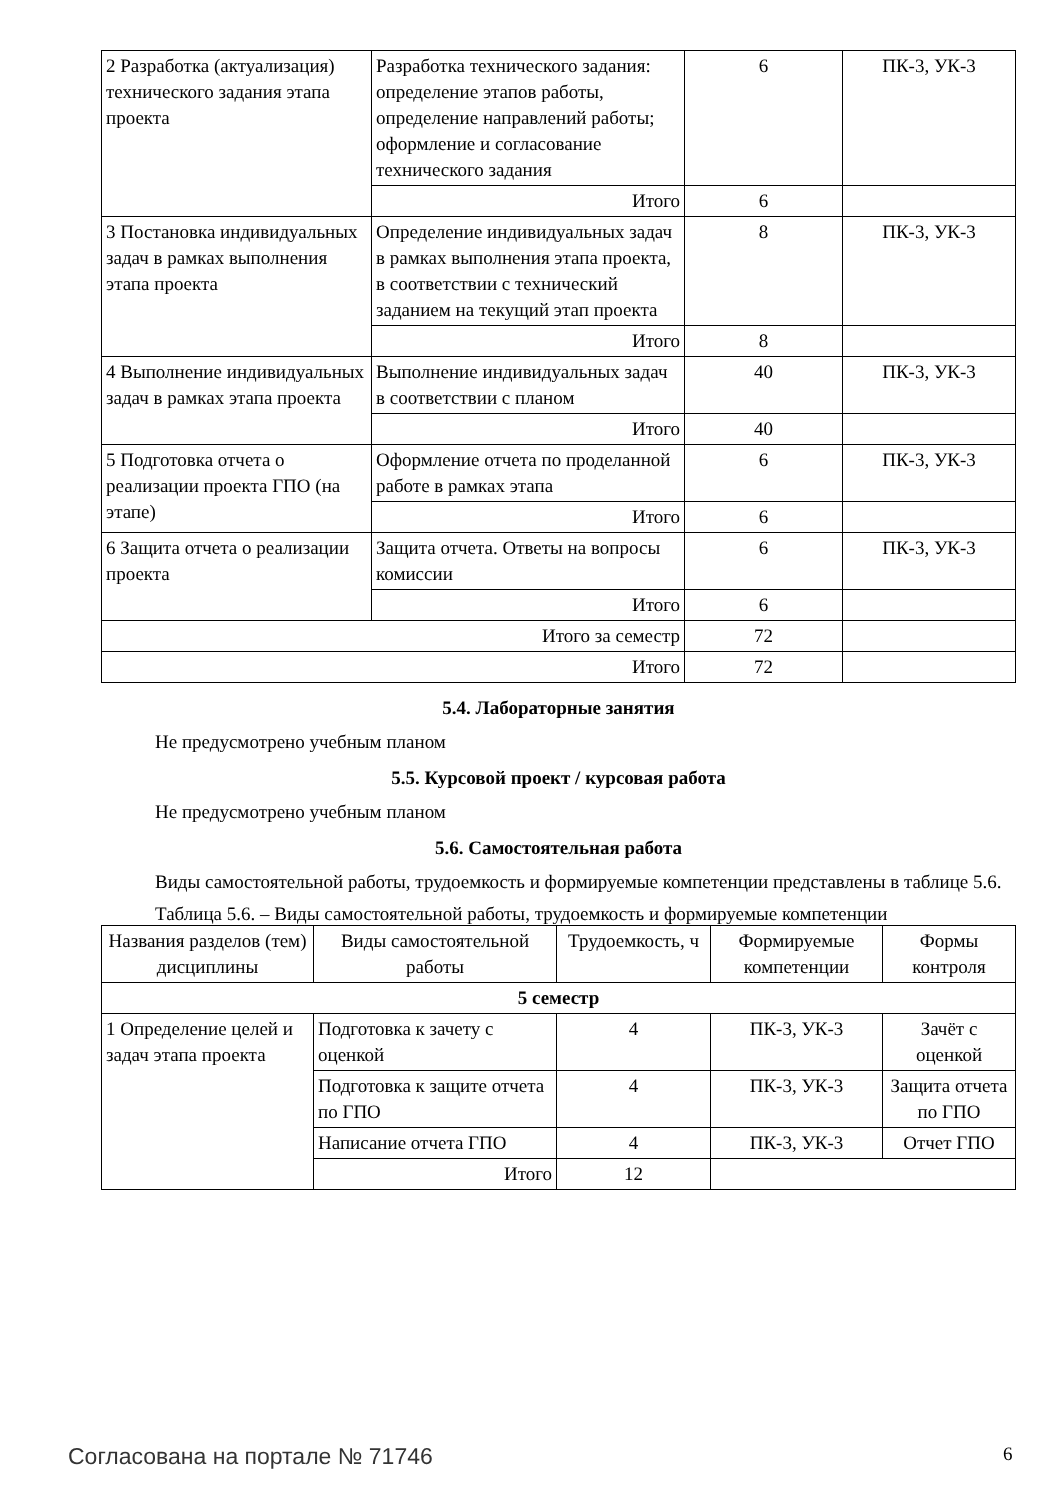| 2 Разработка (актуализация) технического задания этапа проекта | Разработка технического задания: определение этапов работы, определение направлений работы; оформление и согласование технического задания | 6 | ПК-3, УК-3 |
| | Итого | 6 | |
| 3 Постановка индивидуальных задач в рамках выполнения этапа проекта | Определение индивидуальных задач в рамках выполнения этапа проекта, в соответствии с технический заданием на текущий этап проекта | 8 | ПК-3, УК-3 |
| | Итого | 8 | |
| 4 Выполнение индивидуальных задач в рамках этапа проекта | Выполнение индивидуальных задач в соответствии с планом | 40 | ПК-3, УК-3 |
| | Итого | 40 | |
| 5 Подготовка отчета о реализации проекта ГПО (на этапе) | Оформление отчета по проделанной работе в рамках этапа | 6 | ПК-3, УК-3 |
| | Итого | 6 | |
| 6 Защита отчета о реализации проекта | Защита отчета. Ответы на вопросы комиссии | 6 | ПК-3, УК-3 |
| | Итого | 6 | |
| Итого за семестр | | 72 | |
| Итого | | 72 | |
5.4. Лабораторные занятия
Не предусмотрено учебным планом
5.5. Курсовой проект / курсовая работа
Не предусмотрено учебным планом
5.6. Самостоятельная работа
Виды самостоятельной работы, трудоемкость и формируемые компетенции представлены в таблице 5.6.
Таблица 5.6. – Виды самостоятельной работы, трудоемкость и формируемые компетенции
| Названия разделов (тем) дисциплины | Виды самостоятельной работы | Трудоемкость, ч | Формируемые компетенции | Формы контроля |
| --- | --- | --- | --- | --- |
| 5 семестр | | | | |
| 1 Определение целей и задач этапа проекта | Подготовка к зачету с оценкой | 4 | ПК-3, УК-3 | Зачёт с оценкой |
| | Подготовка к защите отчета по ГПО | 4 | ПК-3, УК-3 | Защита отчета по ГПО |
| | Написание отчета ГПО | 4 | ПК-3, УК-3 | Отчет ГПО |
| | Итого | 12 | | |
Согласована на портале № 71746 6